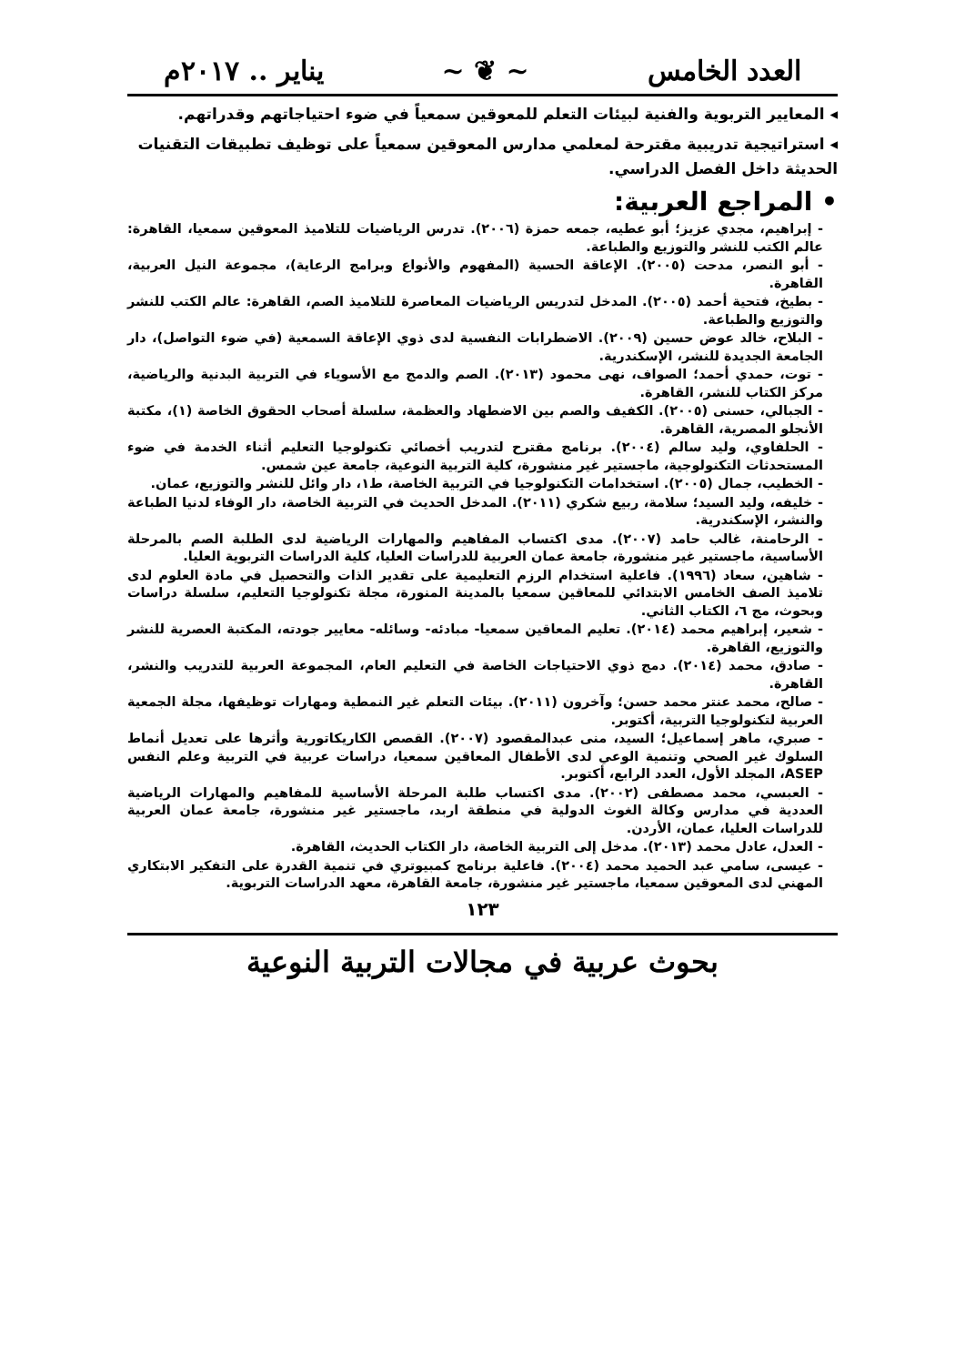العدد الخامس ~ ❦ ~ يناير .. ٢٠١٧م
◂ المعايير التربوية والفنية لبيئات التعلم للمعوقين سمعياً في ضوء احتياجاتهم وقدراتهم.
◂ استراتيجية تدريبية مقترحة لمعلمي مدارس المعوقين سمعياً على توظيف تطبيقات التقنيات الحديثة داخل الفصل الدراسي.
• المراجع العربية:
- إبراهيم، مجدي عزيز؛ أبو عطيه، جمعه حمزة (٢٠٠٦). تدرس الرياضيات للتلاميذ المعوقين سمعيا، القاهرة: عالم الكتب للنشر والتوزيع والطباعة.
- أبو النصر، مدحت (٢٠٠٥). الإعاقة الحسية (المفهوم والأنواع وبرامج الرعاية)، مجموعة النيل العربية، القاهرة.
- بطيخ، فتحية أحمد (٢٠٠٥). المدخل لتدريس الرياضيات المعاصرة للتلاميذ الصم، القاهرة: عالم الكتب للنشر والتوزيع والطباعة.
- البلاح، خالد عوض حسين (٢٠٠٩). الاضطرابات النفسية لدى ذوي الإعاقة السمعية (في ضوء التواصل)، دار الجامعة الجديدة للنشر، الإسكندرية.
- توت، حمدي أحمد؛ الصواف، نهى محمود (٢٠١٣). الصم والدمج مع الأسوياء في التربية البدنية والرياضية، مركز الكتاب للنشر، القاهرة.
- الجبالي، حسنى (٢٠٠٥). الكفيف والصم بين الاضطهاد والعظمة، سلسلة أصحاب الحقوق الخاصة (١)، مكتبة الأنجلو المصرية، القاهرة.
- الحلفاوي، وليد سالم (٢٠٠٤). برنامج مقترح لتدريب أخصائي تكنولوجيا التعليم أثناء الخدمة في ضوء المستحدثات التكنولوجية، ماجستير غير منشورة، كلية التربية النوعية، جامعة عين شمس.
- الخطيب، جمال (٢٠٠٥). استخدامات التكنولوجيا في التربية الخاصة، ط١، دار وائل للنشر والتوزيع، عمان.
- خليفه، وليد السيد؛ سلامة، ربيع شكري (٢٠١١). المدخل الحديث في التربية الخاصة، دار الوفاء لدنيا الطباعة والنشر، الإسكندرية.
- الرحامنة، غالب حامد (٢٠٠٧). مدى اكتساب المفاهيم والمهارات الرياضية لدى الطلبة الصم بالمرحلة الأساسية، ماجستير غير منشورة، جامعة عمان العربية للدراسات العليا، كلية الدراسات التربوية العليا.
- شاهين، سعاد (١٩٩٦). فاعلية استخدام الرزم التعليمية على تقدير الذات والتحصيل في مادة العلوم لدى تلاميذ الصف الخامس الابتدائي للمعاقين سمعيا بالمدينة المنورة، مجلة تكنولوجيا التعليم، سلسلة دراسات وبحوث، مج ٦، الكتاب الثاني.
- شعير، إبراهيم محمد (٢٠١٤). تعليم المعاقين سمعيا- مبادئه- وسائله- معايير جودته، المكتبة العصرية للنشر والتوزيع، القاهرة.
- صادق، محمد (٢٠١٤). دمج ذوي الاحتياجات الخاصة في التعليم العام، المجموعة العربية للتدريب والنشر، القاهرة.
- صالح، محمد عنتر محمد حسن؛ وآخرون (٢٠١١). بيئات التعلم غير النمطية ومهارات توظيفها، مجلة الجمعية العربية لتكنولوجيا التربية، أكتوبر.
- صبري، ماهر إسماعيل؛ السيد، منى عبدالمقصود (٢٠٠٧). القصص الكاريكاتورية وأثرها على تعديل أنماط السلوك غير الصحي وتنمية الوعي لدى الأطفال المعاقين سمعيا، دراسات عربية في التربية وعلم النفس ASEP، المجلد الأول، العدد الرابع، أكتوبر.
- العبسي، محمد مصطفى (٢٠٠٢). مدى اكتساب طلبة المرحلة الأساسية للمفاهيم والمهارات الرياضية العددية في مدارس وكالة الغوث الدولية في منطقة اربد، ماجستير غير منشورة، جامعة عمان العربية للدراسات العليا، عمان، الأردن.
- العدل، عادل محمد (٢٠١٣). مدخل إلى التربية الخاصة، دار الكتاب الحديث، القاهرة.
- عيسى، سامي عبد الحميد محمد (٢٠٠٤). فاعلية برنامج كمبيوتري في تنمية القدرة على التفكير الابتكاري المهني لدى المعوقين سمعيا، ماجستير غير منشورة، جامعة القاهرة، معهد الدراسات التربوية.
١٢٣
بحوث عربية في مجالات التربية النوعية